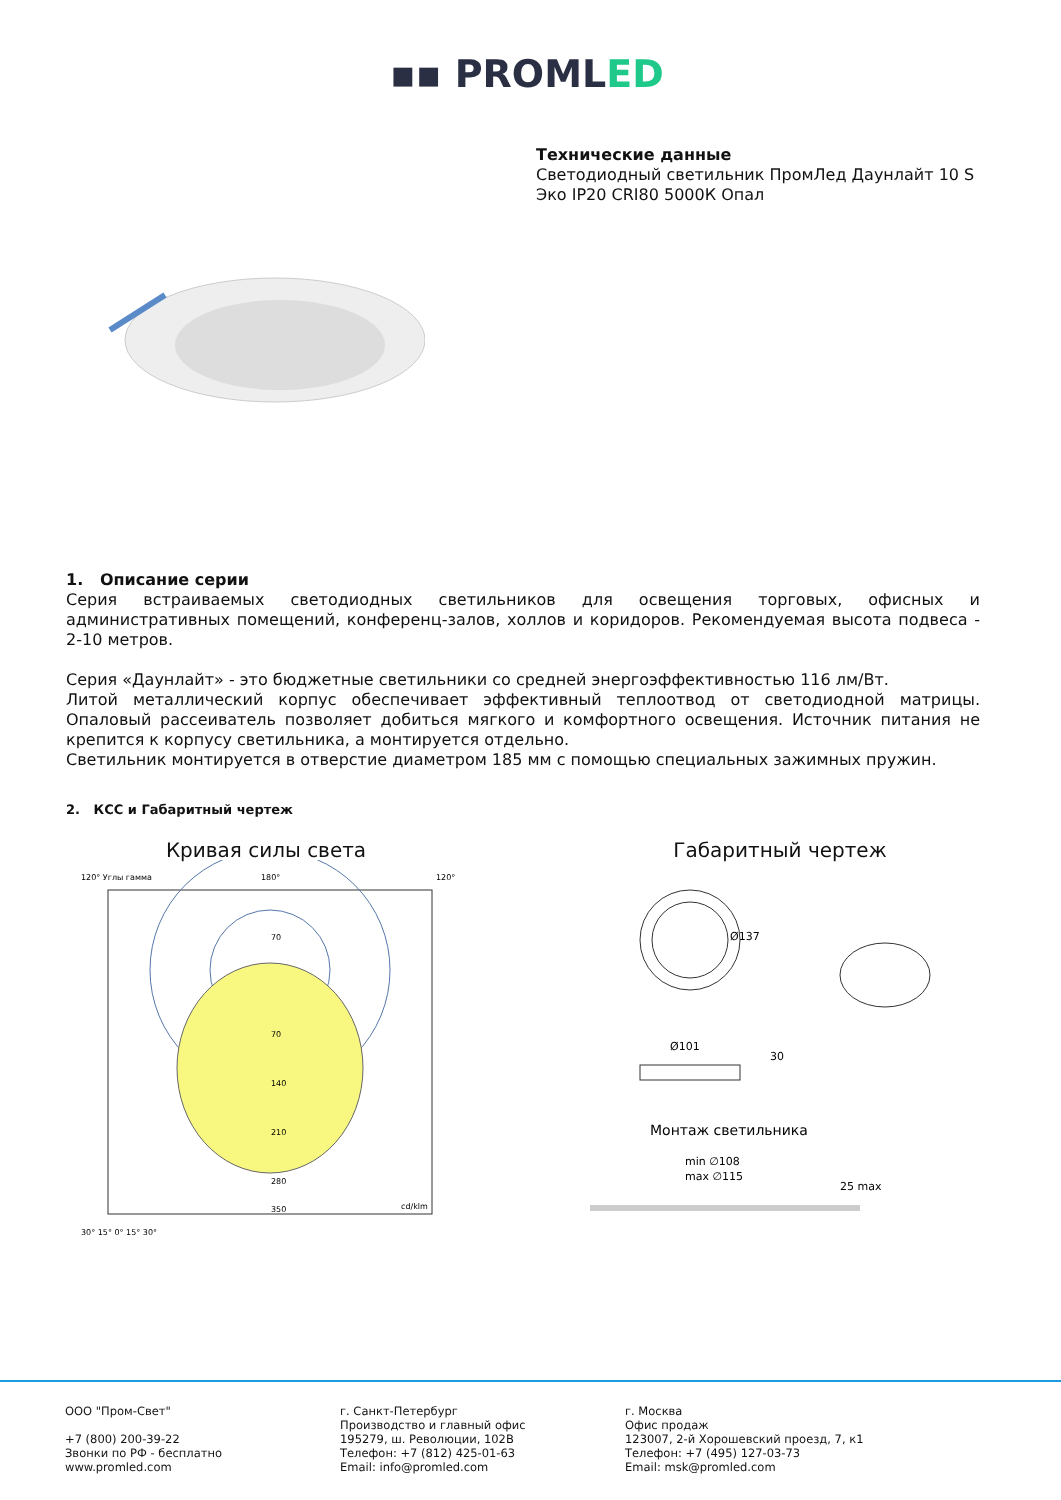▪▪ PROMLED
Технические данные
Светодиодный светильник ПромЛед Даунлайт 10 S Эко IP20 CRI80 5000К Опал
1. Описание серии
Серия встраиваемых светодиодных светильников для освещения торговых, офисных и административных помещений, конференц-залов, холлов и коридоров. Рекомендуемая высота подвеса - 2-10 метров.
Серия «Даунлайт» - это бюджетные светильники со средней энергоэффективностью 116 лм/Вт.
Литой металлический корпус обеспечивает эффективный теплоотвод от светодиодной матрицы. Опаловый рассеиватель позволяет добиться мягкого и комфортного освещения. Источник питания не крепится к корпусу светильника, а монтируется отдельно.
Светильник монтируется в отверстие диаметром 185 мм с помощью специальных зажимных пружин.
2. КСС и Габаритный чертеж
Кривая силы света
120° Углы гамма
180°
120°
70
70
140
210
280
350
cd/klm
30° 15° 0° 15° 30°
Габаритный чертеж
Ø137
Ø101
30
Монтаж светильника
min ∅108
max ∅115
25 max
ООО "Пром-Свет"
+7 (800) 200-39-22
Звонки по РФ - бесплатно
www.promled.com
г. Санкт-Петербург
Производство и главный офис
195279, ш. Революции, 102В
Телефон: +7 (812) 425-01-63
Email: info@promled.com
г. Москва
Офис продаж
123007, 2-й Хорошевский проезд, 7, к1
Телефон: +7 (495) 127-03-73
Email: msk@promled.com